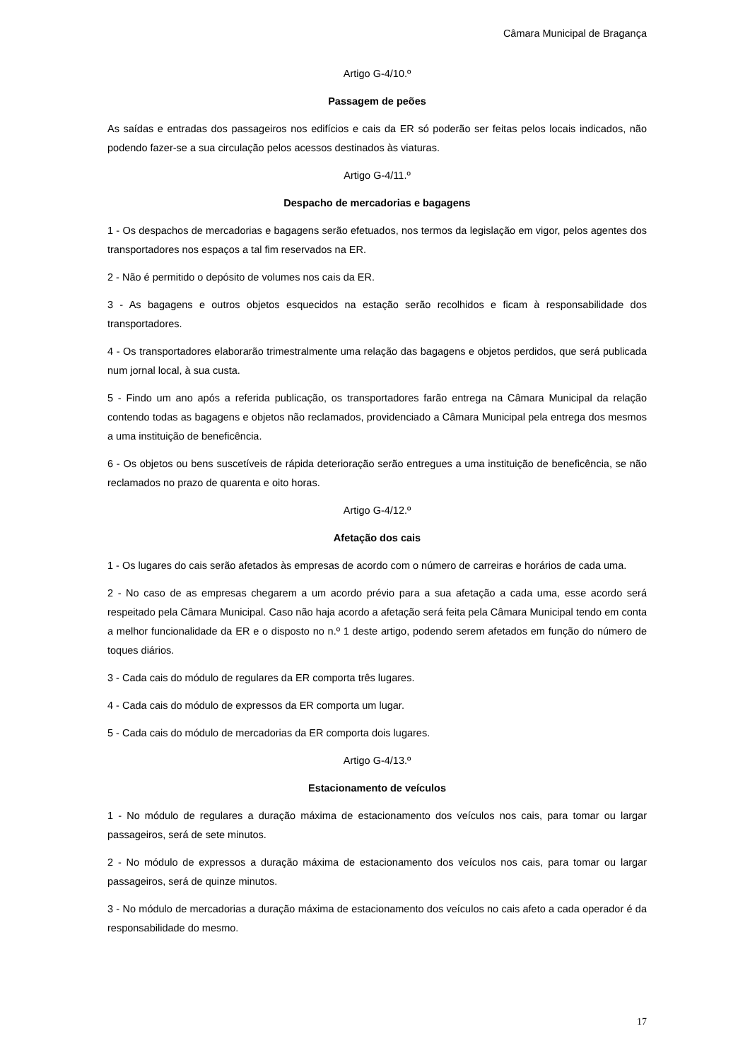Câmara Municipal de Bragança
Artigo G-4/10.º
Passagem de peões
As saídas e entradas dos passageiros nos edifícios e cais da ER só poderão ser feitas pelos locais indicados, não podendo fazer-se a sua circulação pelos acessos destinados às viaturas.
Artigo G-4/11.º
Despacho de mercadorias e bagagens
1 - Os despachos de mercadorias e bagagens serão efetuados, nos termos da legislação em vigor, pelos agentes dos transportadores nos espaços a tal fim reservados na ER.
2 - Não é permitido o depósito de volumes nos cais da ER.
3 - As bagagens e outros objetos esquecidos na estação serão recolhidos e ficam à responsabilidade dos transportadores.
4 - Os transportadores elaborarão trimestralmente uma relação das bagagens e objetos perdidos, que será publicada num jornal local, à sua custa.
5 - Findo um ano após a referida publicação, os transportadores farão entrega na Câmara Municipal da relação contendo todas as bagagens e objetos não reclamados, providenciado a Câmara Municipal pela entrega dos mesmos a uma instituição de beneficência.
6 - Os objetos ou bens suscetíveis de rápida deterioração serão entregues a uma instituição de beneficência, se não reclamados no prazo de quarenta e oito horas.
Artigo G-4/12.º
Afetação dos cais
1 - Os lugares do cais serão afetados às empresas de acordo com o número de carreiras e horários de cada uma.
2 - No caso de as empresas chegarem a um acordo prévio para a sua afetação a cada uma, esse acordo será respeitado pela Câmara Municipal. Caso não haja acordo a afetação será feita pela Câmara Municipal tendo em conta a melhor funcionalidade da ER e o disposto no n.º 1 deste artigo, podendo serem afetados em função do número de toques diários.
3 - Cada cais do módulo de regulares da ER comporta três lugares.
4 - Cada cais do módulo de expressos da ER comporta um lugar.
5 - Cada cais do módulo de mercadorias da ER comporta dois lugares.
Artigo G-4/13.º
Estacionamento de veículos
1 - No módulo de regulares a duração máxima de estacionamento dos veículos nos cais, para tomar ou largar passageiros, será de sete minutos.
2 - No módulo de expressos a duração máxima de estacionamento dos veículos nos cais, para tomar ou largar passageiros, será de quinze minutos.
3 - No módulo de mercadorias a duração máxima de estacionamento dos veículos no cais afeto a cada operador é da responsabilidade do mesmo.
17